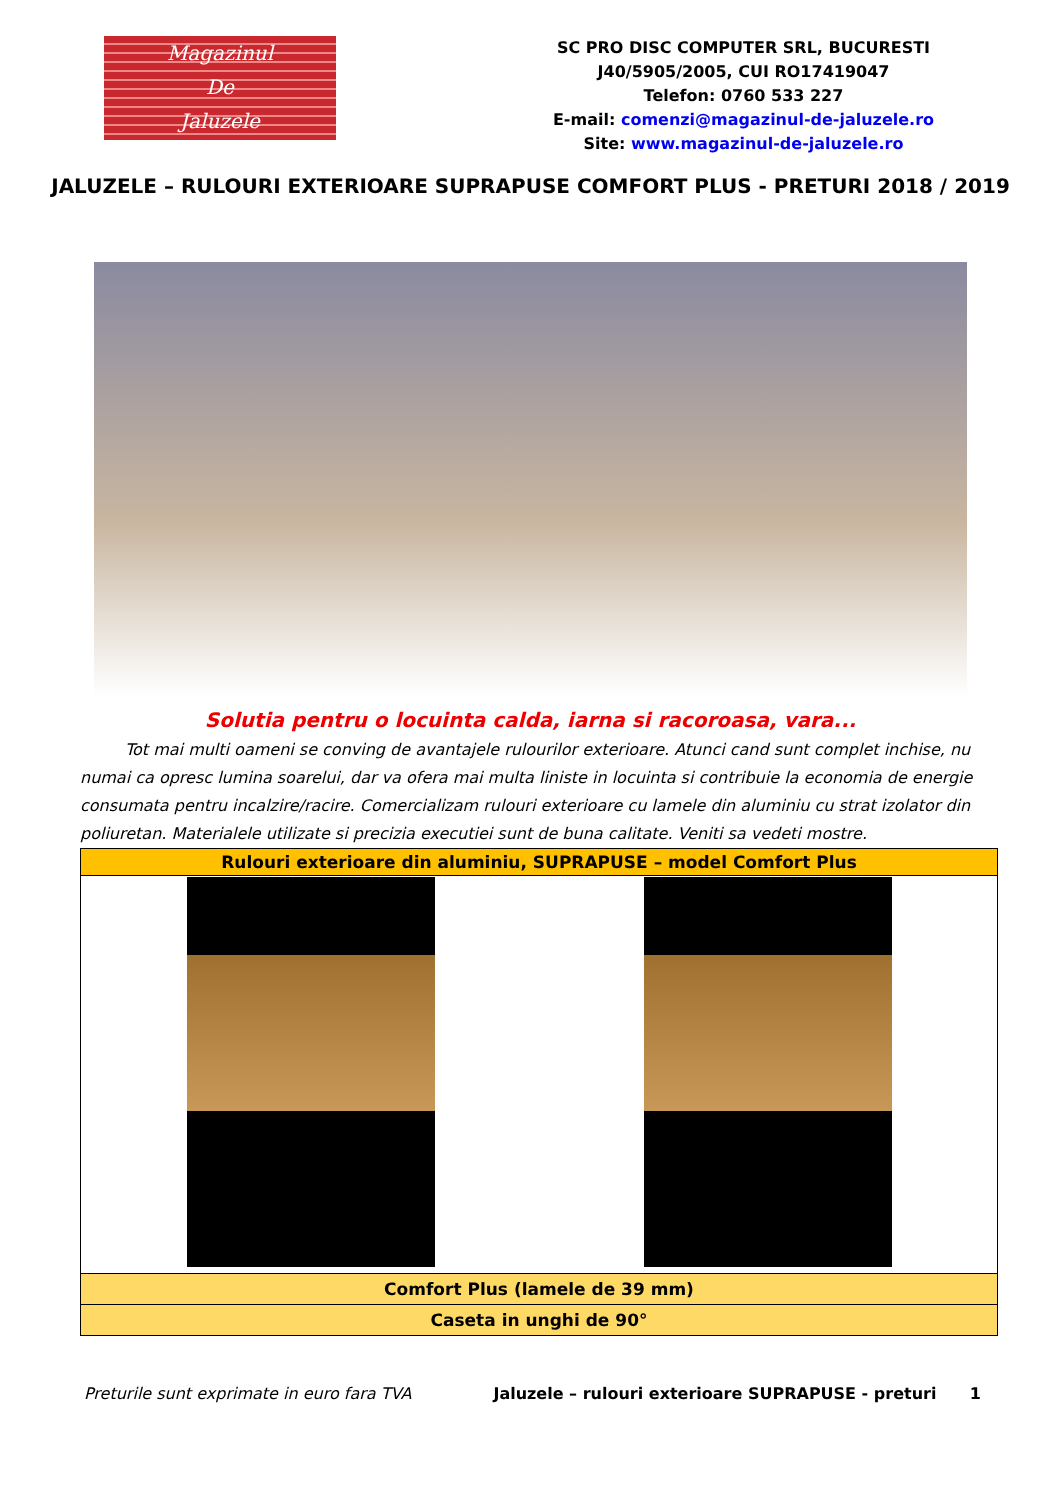Magazinul
De
Jaluzele
SC PRO DISC COMPUTER SRL, BUCURESTI
J40/5905/2005, CUI RO17419047
Telefon: 0760 533 227
E-mail: comenzi@magazinul-de-jaluzele.ro
Site: www.magazinul-de-jaluzele.ro
JALUZELE – RULOURI EXTERIOARE SUPRAPUSE COMFORT PLUS - PRETURI 2018 / 2019
Solutia pentru o locuinta calda, iarna si racoroasa, vara...
Tot mai multi oameni se conving de avantajele rulourilor exterioare. Atunci cand sunt complet inchise, nu numai ca opresc lumina soarelui, dar va ofera mai multa liniste in locuinta si contribuie la economia de energie consumata pentru incalzire/racire. Comercializam rulouri exterioare cu lamele din aluminiu cu strat izolator din poliuretan. Materialele utilizate si precizia executiei sunt de buna calitate. Veniti sa vedeti mostre.
| Rulouri exterioare din aluminiu, SUPRAPUSE – model Comfort Plus |
| --- |
| Comfort Plus (lamele de 39 mm) |
| Caseta in unghi de 90° |
Preturile sunt exprimate in euro fara TVA Jaluzele – rulouri exterioare SUPRAPUSE - preturi 1